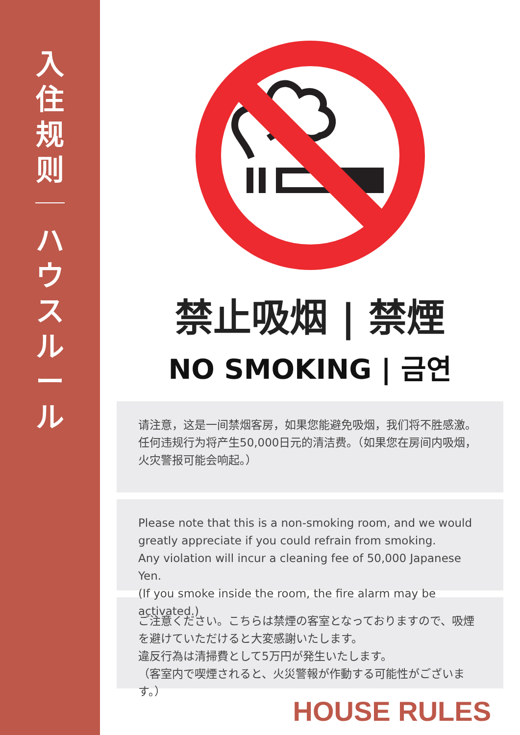入
住
规
则
ハ
ウ
ス
ル
ー
ル
禁止吸烟 | 禁煙
NO SMOKING | 금연
请注意，这是一间禁烟客房，如果您能避免吸烟，我们将不胜感激。任何违规行为将产生50,000日元的清洁费。（如果您在房间内吸烟，火灾警报可能会响起。）
Please note that this is a non-smoking room, and we would greatly appreciate if you could refrain from smoking.
Any violation will incur a cleaning fee of 50,000 Japanese Yen.
(If you smoke inside the room, the fire alarm may be activated.)
ご注意ください。こちらは禁煙の客室となっておりますので、吸煙を避けていただけると大変感謝いたします。
違反行為は清掃費として5万円が発生いたします。
（客室内で喫煙されると、火災警報が作動する可能性がございます。）
HOUSE RULES